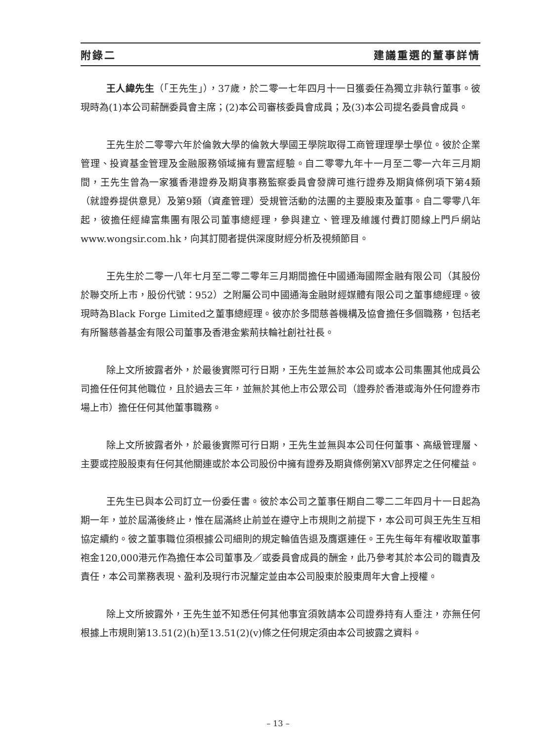附錄二 建議重選的董事詳情
王人緯先生（「王先生」），37歲，於二零一七年四月十一日獲委任為獨立非執行董事。彼現時為(1)本公司薪酬委員會主席；(2)本公司審核委員會成員；及(3)本公司提名委員會成員。
王先生於二零零六年於倫敦大學的倫敦大學國王學院取得工商管理理學士學位。彼於企業管理、投資基金管理及金融服務領域擁有豐富經驗。自二零零九年十一月至二零一六年三月期間，王先生曾為一家獲香港證券及期貨事務監察委員會發牌可進行證券及期貨條例項下第4類（就證券提供意見）及第9類（資產管理）受規管活動的法團的主要股東及董事。自二零零八年起，彼擔任經緯富集團有限公司董事總經理，參與建立、管理及維護付費訂閱線上門戶網站www.wongsir.com.hk，向其訂閱者提供深度財經分析及視頻節目。
王先生於二零一八年七月至二零二零年三月期間擔任中國通海國際金融有限公司（其股份於聯交所上市，股份代號：952）之附屬公司中國通海金融財經媒體有限公司之董事總經理。彼現時為Black Forge Limited之董事總經理。彼亦於多間慈善機構及協會擔任多個職務，包括老有所醫慈善基金有限公司董事及香港金紫荊扶輪社創社社長。
除上文所披露者外，於最後實際可行日期，王先生並無於本公司或本公司集團其他成員公司擔任任何其他職位，且於過去三年，並無於其他上市公眾公司（證券於香港或海外任何證券市場上市）擔任任何其他董事職務。
除上文所披露者外，於最後實際可行日期，王先生並無與本公司任何董事、高級管理層、主要或控股股東有任何其他關連或於本公司股份中擁有證券及期貨條例第XV部界定之任何權益。
王先生已與本公司訂立一份委任書。彼於本公司之董事任期自二零二二年四月十一日起為期一年，並於屆滿後終止，惟在屆滿終止前並在遵守上市規則之前提下，本公司可與王先生互相協定續約。彼之董事職位須根據公司細則的規定輪值告退及膺選連任。王先生每年有權收取董事袍金120,000港元作為擔任本公司董事及／或委員會成員的酬金，此乃參考其於本公司的職責及責任，本公司業務表現、盈利及現行市況釐定並由本公司股東於股東周年大會上授權。
除上文所披露外，王先生並不知悉任何其他事宜須敦請本公司證券持有人垂注，亦無任何根據上市規則第13.51(2)(h)至13.51(2)(v)條之任何規定須由本公司披露之資料。
– 13 –